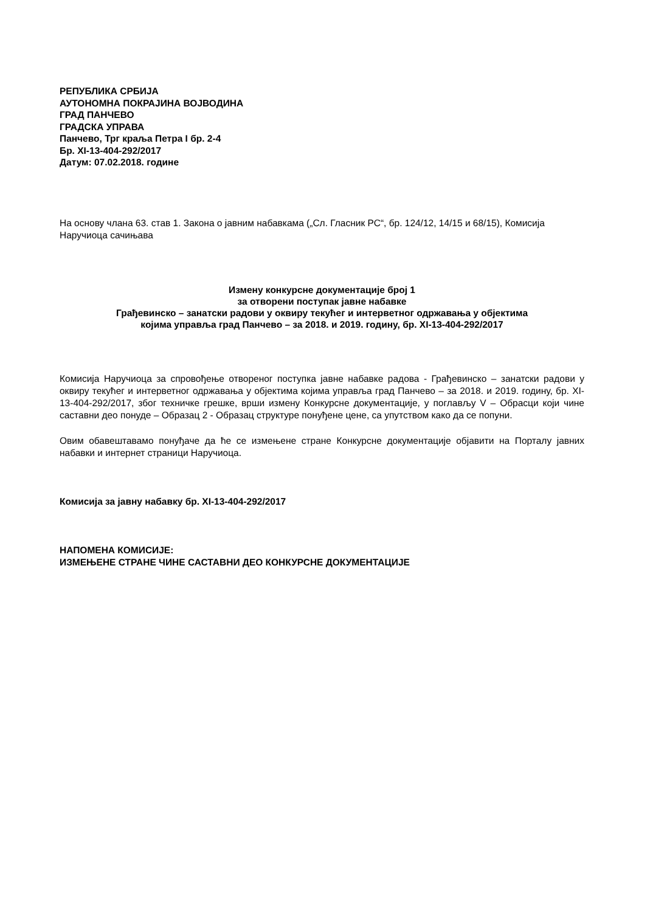РЕПУБЛИКА СРБИЈА
АУТОНОМНА ПОКРАЈИНА ВОЈВОДИНА
ГРАД ПАНЧЕВО
ГРАДСКА УПРАВА
Панчево, Трг краља Петра I бр. 2-4
Бр. XI-13-404-292/2017
Датум: 07.02.2018. године
На основу члана 63. став 1. Закона о јавним набавкама („Сл. Гласник РС“, бр. 124/12, 14/15 и 68/15), Комисија Наручиоца сачињава
Измену конкурсне документације број 1
за отворени поступак јавне набавке
Грађевинско – занатски радови у оквиру текућег и интерветног одржавања у објектима
којима управља град Панчево – за 2018. и 2019. годину, бр. XI-13-404-292/2017
Комисија Наручиоца за спровођење отвореног поступка јавне набавке радова - Грађевинско – занатски радови у оквиру текућег и интерветног одржавања у објектима којима управља град Панчево – за 2018. и 2019. годину, бр. XI-13-404-292/2017, због техничке грешке, врши измену Конкурсне документације, у поглављу V – Обрасци који чине саставни део понуде – Образац 2 - Образац структуре понуђене цене, са упутством како да се попуни.
Овим обавештавамо понуђаче да ће се измењене стране Конкурсне документације објавити на Порталу јавних набавки и интернет страници Наручиоца.
Комисија за јавну набавку бр. XI-13-404-292/2017
НАПОМЕНА КОМИСИЈЕ:
ИЗМЕЊЕНЕ СТРАНЕ ЧИНЕ САСТАВНИ ДЕО КОНКУРСНЕ ДОКУМЕНТАЦИЈЕ